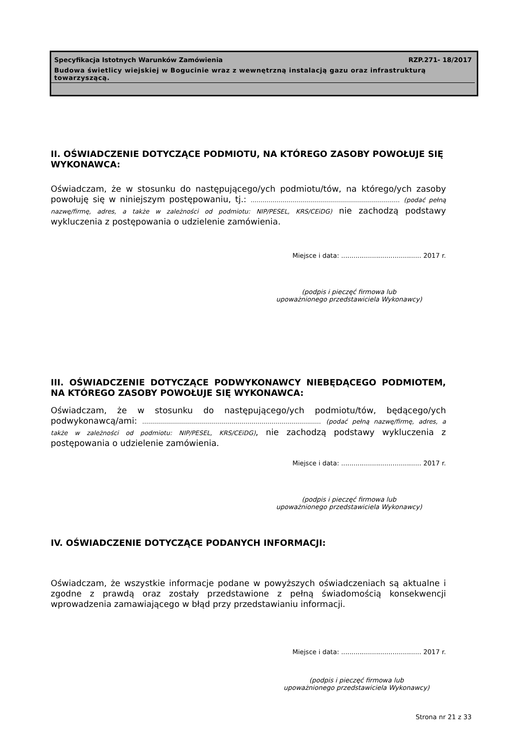Specyfikacja Istotnych Warunków Zamówienia RZP.271- 18/2017
Budowa świetlicy wiejskiej w Bogucinie wraz z wewnętrzną instalacją gazu oraz infrastrukturą towarzyszącą.
II. OŚWIADCZENIE DOTYCZĄCE PODMIOTU, NA KTÓREGO ZASOBY POWOŁUJE SIĘ WYKONAWCA:
Oświadczam, że w stosunku do następującego/ych podmiotu/tów, na którego/ych zasoby powołuję się w niniejszym postępowaniu, tj.: ………………………………………………………………… (podać pełną nazwę/firmę, adres, a także w zależności od podmiotu: NIP/PESEL, KRS/CEiDG) nie zachodzą podstawy wykluczenia z postępowania o udzielenie zamówienia.
Miejsce i data: ....................................... 2017 r.
(podpis i pieczęć firmowa lub
upoważnionego przedstawiciela Wykonawcy)
III. OŚWIADCZENIE DOTYCZĄCE PODWYKONAWCY NIEBĘDĄCEGO PODMIOTEM, NA KTÓREGO ZASOBY POWOŁUJE SIĘ WYKONAWCA:
Oświadczam, że w stosunku do następującego/ych podmiotu/tów, będącego/ych podwykonawcą/ami: ……………………………………………………………………..….…… (podać pełną nazwę/firmę, adres, a także w zależności od podmiotu: NIP/PESEL, KRS/CEiDG), nie zachodzą podstawy wykluczenia z postępowania o udzielenie zamówienia.
Miejsce i data: ....................................... 2017 r.
(podpis i pieczęć firmowa lub
upoważnionego przedstawiciela Wykonawcy)
IV. OŚWIADCZENIE DOTYCZĄCE PODANYCH INFORMACJI:
Oświadczam, że wszystkie informacje podane w powyższych oświadczeniach są aktualne i zgodne z prawdą oraz zostały przedstawione z pełną świadomością konsekwencji wprowadzenia zamawiającego w błąd przy przedstawianiu informacji.
Miejsce i data: ....................................... 2017 r.
(podpis i pieczęć firmowa lub
upoważnionego przedstawiciela Wykonawcy)
Strona nr 21 z 33